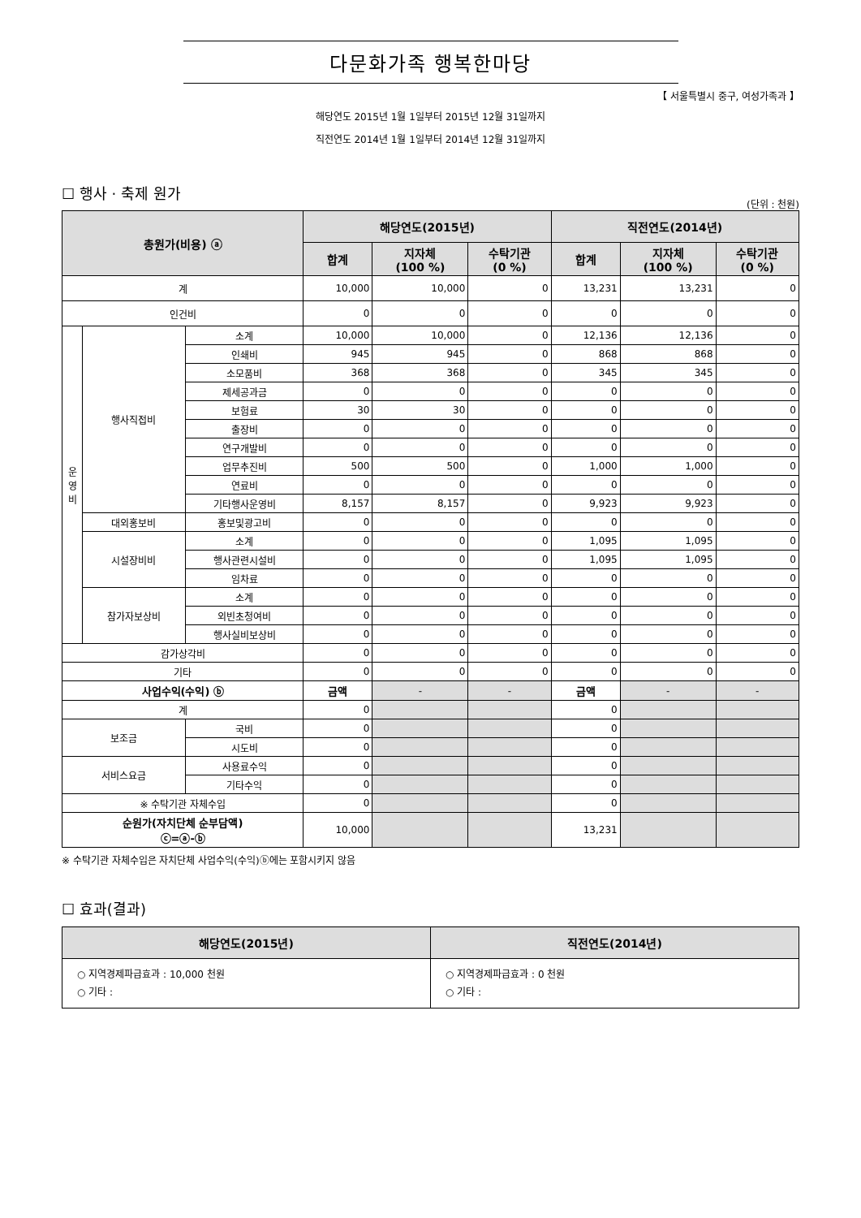다문화가족 행복한마당
【 서울특별시 중구, 여성가족과 】
해당연도 2015년 1월 1일부터 2015년 12월 31일까지
직전연도 2014년 1월 1일부터 2014년 12월 31일까지
☐ 행사 · 축제 원가
(단위 : 천원)
| 총원가(비용) ⓐ | | | 해당연도(2015년) | | | 직전연도(2014년) | | |
| --- | --- | --- | --- | --- | --- | --- | --- | --- |
| | | | 합계 | 지자체 (100 %) | 수탁기관 (0 %) | 합계 | 지자체 (100 %) | 수탁기관 (0 %) |
| 계 | | | 10,000 | 10,000 | 0 | 13,231 | 13,231 | 0 |
| 인건비 | | | 0 | 0 | 0 | 0 | 0 | 0 |
| 운 영 비 | 행사직접비 | 소계 | 10,000 | 10,000 | 0 | 12,136 | 12,136 | 0 |
| | | 인쇄비 | 945 | 945 | 0 | 868 | 868 | 0 |
| | | 소모품비 | 368 | 368 | 0 | 345 | 345 | 0 |
| | | 제세공과금 | 0 | 0 | 0 | 0 | 0 | 0 |
| | | 보험료 | 30 | 30 | 0 | 0 | 0 | 0 |
| | | 출장비 | 0 | 0 | 0 | 0 | 0 | 0 |
| | | 연구개발비 | 0 | 0 | 0 | 0 | 0 | 0 |
| | | 업무추진비 | 500 | 500 | 0 | 1,000 | 1,000 | 0 |
| | | 연료비 | 0 | 0 | 0 | 0 | 0 | 0 |
| | | 기타행사운영비 | 8,157 | 8,157 | 0 | 9,923 | 9,923 | 0 |
| | 대외홍보비 | 홍보및광고비 | 0 | 0 | 0 | 0 | 0 | 0 |
| | 시설장비비 | 소계 | 0 | 0 | 0 | 1,095 | 1,095 | 0 |
| | | 행사관련시설비 | 0 | 0 | 0 | 1,095 | 1,095 | 0 |
| | | 임차료 | 0 | 0 | 0 | 0 | 0 | 0 |
| | 참가자보상비 | 소계 | 0 | 0 | 0 | 0 | 0 | 0 |
| | | 외빈초청여비 | 0 | 0 | 0 | 0 | 0 | 0 |
| | | 행사실비보상비 | 0 | 0 | 0 | 0 | 0 | 0 |
| 감가상각비 | | | 0 | 0 | 0 | 0 | 0 | 0 |
| 기타 | | | 0 | 0 | 0 | 0 | 0 | 0 |
| 사업수익(수익) ⓑ | | | 금액 | - | - | 금액 | - | - |
| 계 | | | 0 | | | 0 | | |
| 보조금 | | 국비 | 0 | | | 0 | | |
| | | 시도비 | 0 | | | 0 | | |
| 서비스요금 | | 사용료수익 | 0 | | | 0 | | |
| | | 기타수익 | 0 | | | 0 | | |
| ※ 수탁기관 자체수입 | | | 0 | | | 0 | | |
| 순원가(자치단체 순부담액) ⓒ=ⓐ-ⓑ | | | 10,000 | | | 13,231 | | |
※ 수탁기관 자체수입은 자치단체 사업수익(수익)ⓑ에는 포함시키지 않음
☐ 효과(결과)
| 해당연도(2015년) | 직전연도(2014년) |
| --- | --- |
| ○ 지역경제파급효과 : 10,000 천원 ○ 기타 : | ○ 지역경제파급효과 : 0 천원 ○ 기타 : |